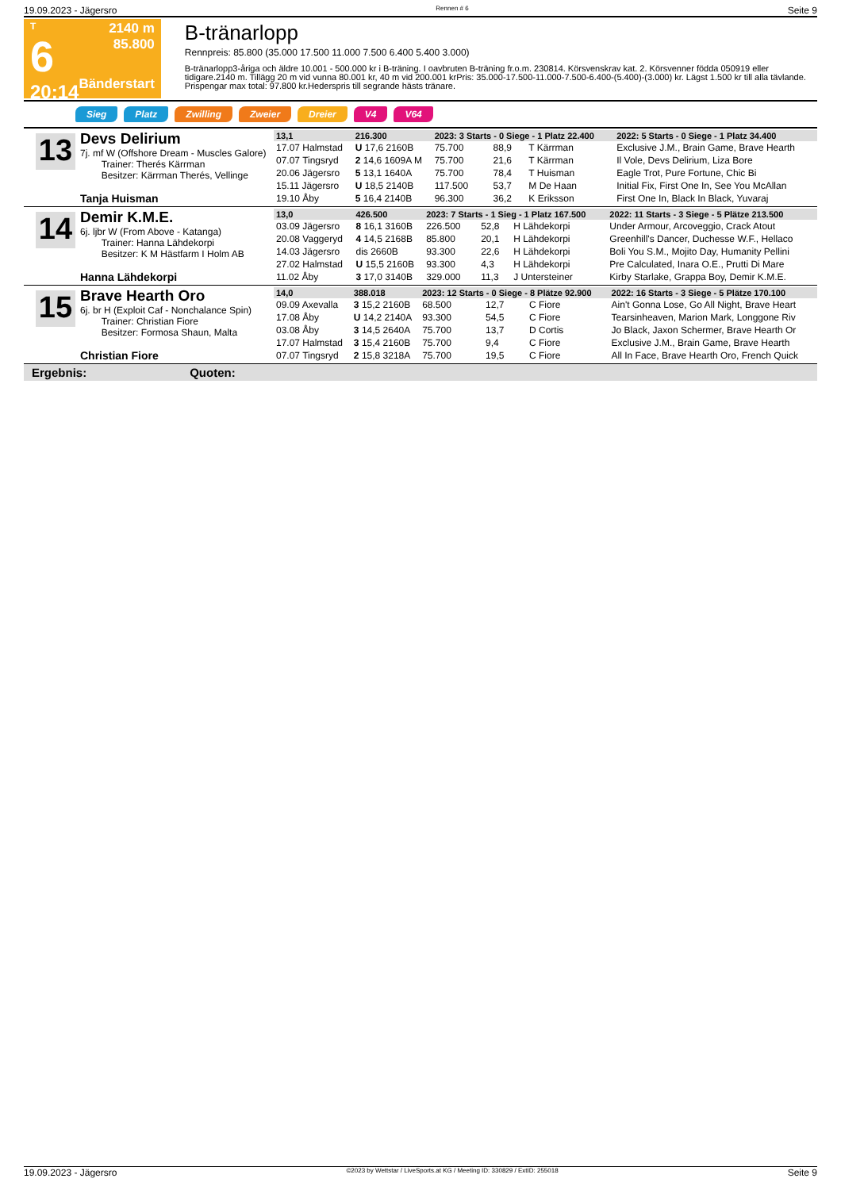19.09.2023 - Jägersro Rennen # 6 Seite 9
T
6
20:14
2140 m
85.800
Bänderstart
B-tränarlopp
Rennpreis: 85.800 (35.000 17.500 11.000 7.500 6.400 5.400 3.000)
B-tränarlopp3-åriga och äldre 10.001 - 500.000 kr i B-träning. I oavbruten B-träning fr.o.m. 230814. Körsvenskrav kat. 2. Körsvenner födda 050919 eller tidigare.2140 m. Tillägg 20 m vid vunna 80.001 kr, 40 m vid 200.001 krPris: 35.000-17.500-11.000-7.500-6.400-(5.400)-(3.000) kr. Lägst 1.500 kr till alla tävlande. Prispengar max total: 97.800 kr.Hederspris till segrande hästs tränare.
Sieg Platz Zwilling Zweier Dreier V4 V64
13
Devs Delirium
7j. mf W (Offshore Dream - Muscles Galore)
Trainer: Therés Kärrman
Besitzer: Kärrman Therés, Vellinge
Tanja Huisman
| 13,1 | 216.300 | 2023: 3 Starts - 0 Siege - 1 Platz 22.400 | | | | 2022: 5 Starts - 0 Siege - 1 Platz 34.400 |
| --- | --- | --- | --- | --- | --- | --- |
| 17.07 Halmstad | U 17,6 2160B | 75.700 | 88,9 | T Kärrman | | Exclusive J.M., Brain Game, Brave Hearth |
| 07.07 Tingsryd | 2 14,6 1609A M | 75.700 | 21,6 | T Kärrman | | Il Vole, Devs Delirium, Liza Bore |
| 20.06 Jägersro | 5 13,1 1640A | 75.700 | 78,4 | T Huisman | | Eagle Trot, Pure Fortune, Chic Bi |
| 15.11 Jägersro | U 18,5 2140B | 117.500 | 53,7 | M De Haan | | Initial Fix, First One In, See You McAllan |
| 19.10 Åby | 5 16,4 2140B | 96.300 | 36,2 | K Eriksson | | First One In, Black In Black, Yuvaraj |
14
Demir K.M.E.
6j. ljbr W (From Above - Katanga)
Trainer: Hanna Lähdekorpi
Besitzer: K M Hästfarm I Holm AB
Hanna Lähdekorpi
| 13,0 | 426.500 | 2023: 7 Starts - 1 Sieg - 1 Platz 167.500 | | | | 2022: 11 Starts - 3 Siege - 5 Plätze 213.500 |
| --- | --- | --- | --- | --- | --- | --- |
| 03.09 Jägersro | 8 16,1 3160B | 226.500 | 52,8 | H Lähdekorpi | | Under Armour, Arcoveggio, Crack Atout |
| 20.08 Vaggeryd | 4 14,5 2168B | 85.800 | 20,1 | H Lähdekorpi | | Greenhill's Dancer, Duchesse W.F., Hellaco |
| 14.03 Jägersro | dis 2660B | 93.300 | 22,6 | H Lähdekorpi | | Boli You S.M., Mojito Day, Humanity Pellini |
| 27.02 Halmstad | U 15,5 2160B | 93.300 | 4,3 | H Lähdekorpi | | Pre Calculated, Inara O.E., Prutti Di Mare |
| 11.02 Åby | 3 17,0 3140B | 329.000 | 11,3 | J Untersteiner | | Kirby Starlake, Grappa Boy, Demir K.M.E. |
15
Brave Hearth Oro
6j. br H (Exploit Caf - Nonchalance Spin)
Trainer: Christian Fiore
Besitzer: Formosa Shaun, Malta
Christian Fiore
| 14,0 | 388.018 | 2023: 12 Starts - 0 Siege - 8 Plätze 92.900 | | | | 2022: 16 Starts - 3 Siege - 5 Plätze 170.100 |
| --- | --- | --- | --- | --- | --- | --- |
| 09.09 Axevalla | 3 15,2 2160B | 68.500 | 12,7 | C Fiore | | Ain't Gonna Lose, Go All Night, Brave Heart |
| 17.08 Åby | U 14,2 2140A | 93.300 | 54,5 | C Fiore | | Tearsinheaven, Marion Mark, Longgone Riv |
| 03.08 Åby | 3 14,5 2640A | 75.700 | 13,7 | D Cortis | | Jo Black, Jaxon Schermer, Brave Hearth Or |
| 17.07 Halmstad | 3 15,4 2160B | 75.700 | 9,4 | C Fiore | | Exclusive J.M., Brain Game, Brave Hearth |
| 07.07 Tingsryd | 2 15,8 3218A | 75.700 | 19,5 | C Fiore | | All In Face, Brave Hearth Oro, French Quick |
Ergebnis: Quoten:
19.09.2023 - Jägersro ©2023 by Wettstar / LiveSports.at KG / Meeting ID: 330829 / ExtID: 255018 Seite 9